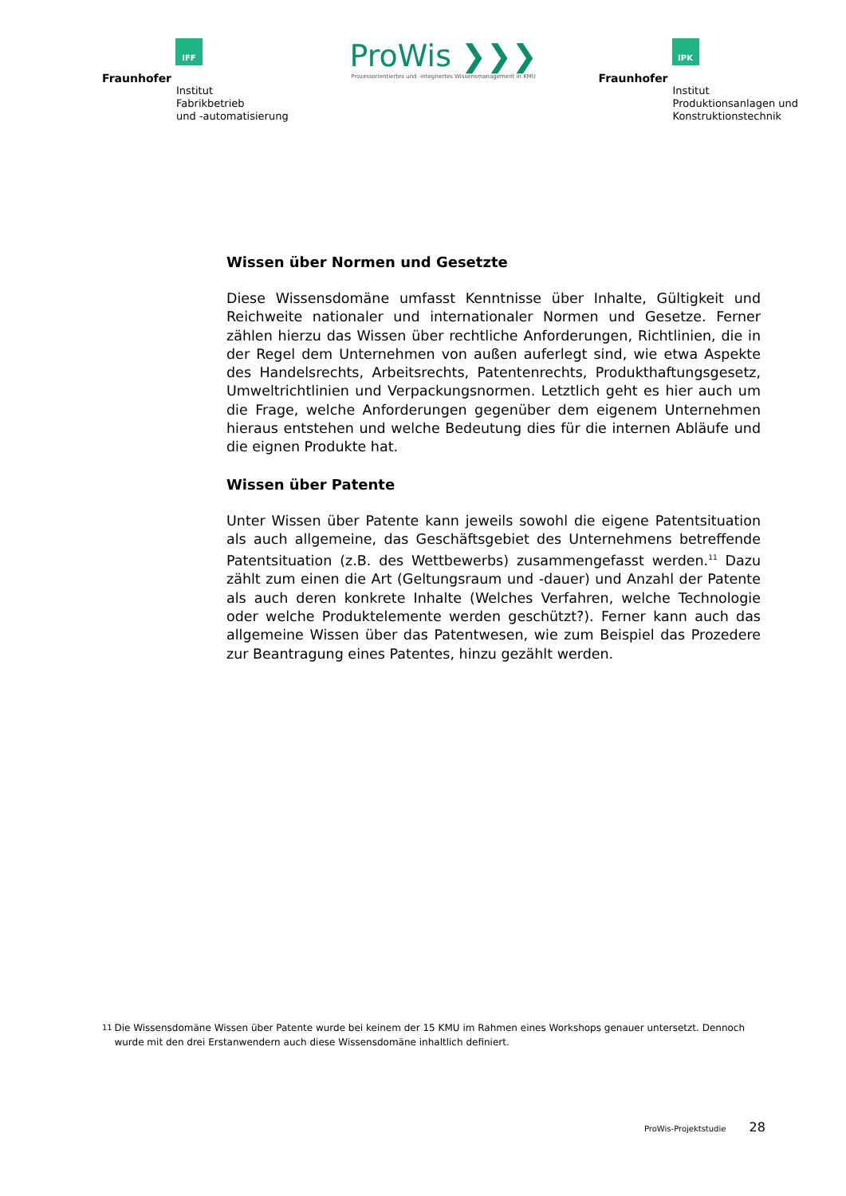IFF
Fraunhofer
Institut
Fabrikbetrieb
und -automatisierung
ProWis ❯❯❯
Prozessorientiertes und -integriertes Wissensmanagement in KMU
IPK
Fraunhofer
Institut
Produktionsanlagen und
Konstruktionstechnik
Wissen über Normen und Gesetzte
Diese Wissensdomäne umfasst Kenntnisse über Inhalte, Gültigkeit und Reichweite nationaler und internationaler Normen und Gesetze. Ferner zählen hierzu das Wissen über rechtliche Anforderungen, Richtlinien, die in der Regel dem Unternehmen von außen auferlegt sind, wie etwa Aspekte des Handelsrechts, Arbeitsrechts, Patentenrechts, Produkthaftungsgesetz, Umweltrichtlinien und Verpackungsnormen. Letztlich geht es hier auch um die Frage, welche Anforderungen gegenüber dem eigenem Unternehmen hieraus entstehen und welche Bedeutung dies für die internen Abläufe und die eignen Produkte hat.
Wissen über Patente
Unter Wissen über Patente kann jeweils sowohl die eigene Patentsituation als auch allgemeine, das Geschäftsgebiet des Unternehmens betreffende Patentsituation (z.B. des Wettbewerbs) zusammengefasst werden.<sup>11</sup> Dazu zählt zum einen die Art (Geltungsraum und -dauer) und Anzahl der Patente als auch deren konkrete Inhalte (Welches Verfahren, welche Technologie oder welche Produktelemente werden geschützt?). Ferner kann auch das allgemeine Wissen über das Patentwesen, wie zum Beispiel das Prozedere zur Beantragung eines Patentes, hinzu gezählt werden.
<sup>11</sup> Die Wissensdomäne Wissen über Patente wurde bei keinem der 15 KMU im Rahmen eines Workshops genauer untersetzt. Dennoch wurde mit den drei Erstanwendern auch diese Wissensdomäne inhaltlich definiert.
ProWis-Projektstudie 28